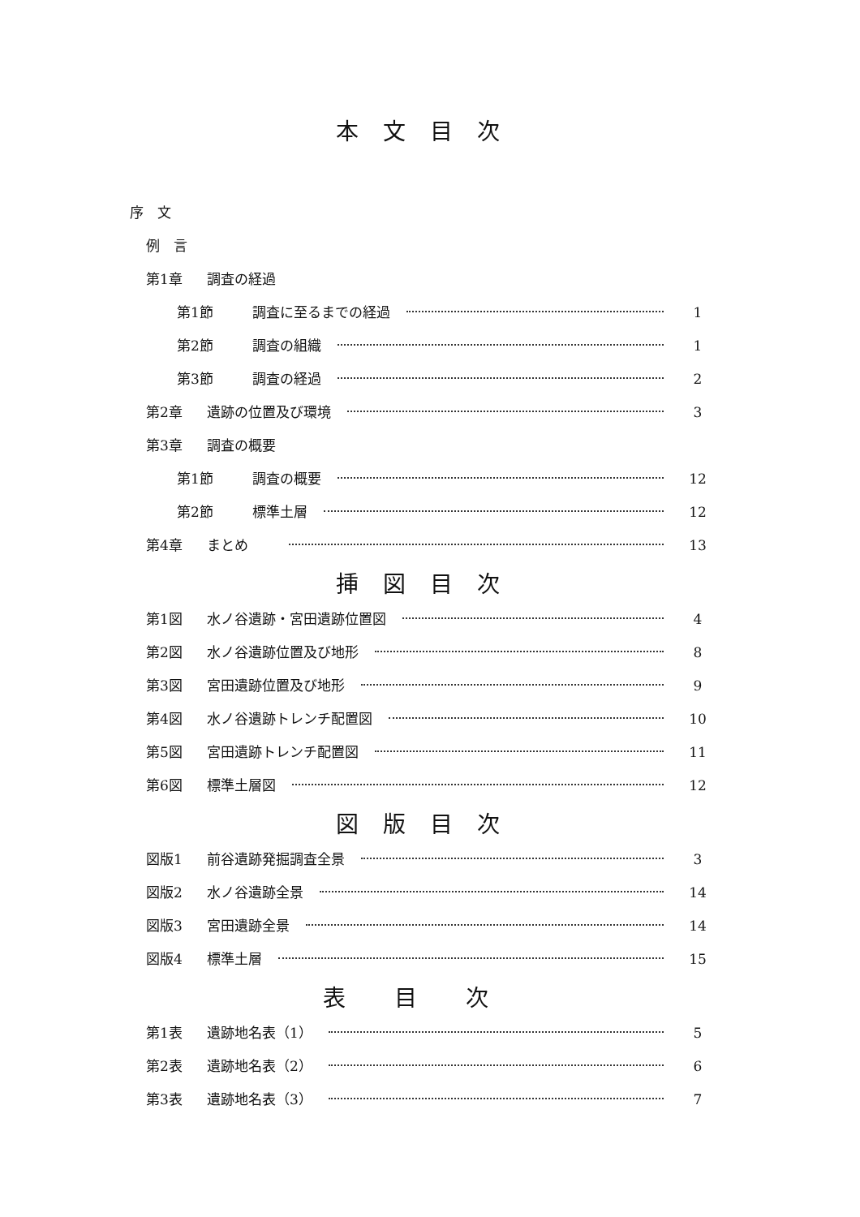本文目次
序　文
例　言
第1章 調査の経過
第1節 調査に至るまでの経過 1
第2節 調査の組織 1
第3節 調査の経過 2
第2章 遺跡の位置及び環境 3
第3章 調査の概要
第1節 調査の概要 12
第2節 標準土層 12
第4章 まとめ 13
挿図目次
第1図 水ノ谷遺跡・宮田遺跡位置図 4
第2図 水ノ谷遺跡位置及び地形 8
第3図 宮田遺跡位置及び地形 9
第4図 水ノ谷遺跡トレンチ配置図 10
第5図 宮田遺跡トレンチ配置図 11
第6図 標準土層図 12
図版目次
図版1 前谷遺跡発掘調査全景 3
図版2 水ノ谷遺跡全景 14
図版3 宮田遺跡全景 14
図版4 標準土層 15
表目次
第1表 遺跡地名表（1） 5
第2表 遺跡地名表（2） 6
第3表 遺跡地名表（3） 7